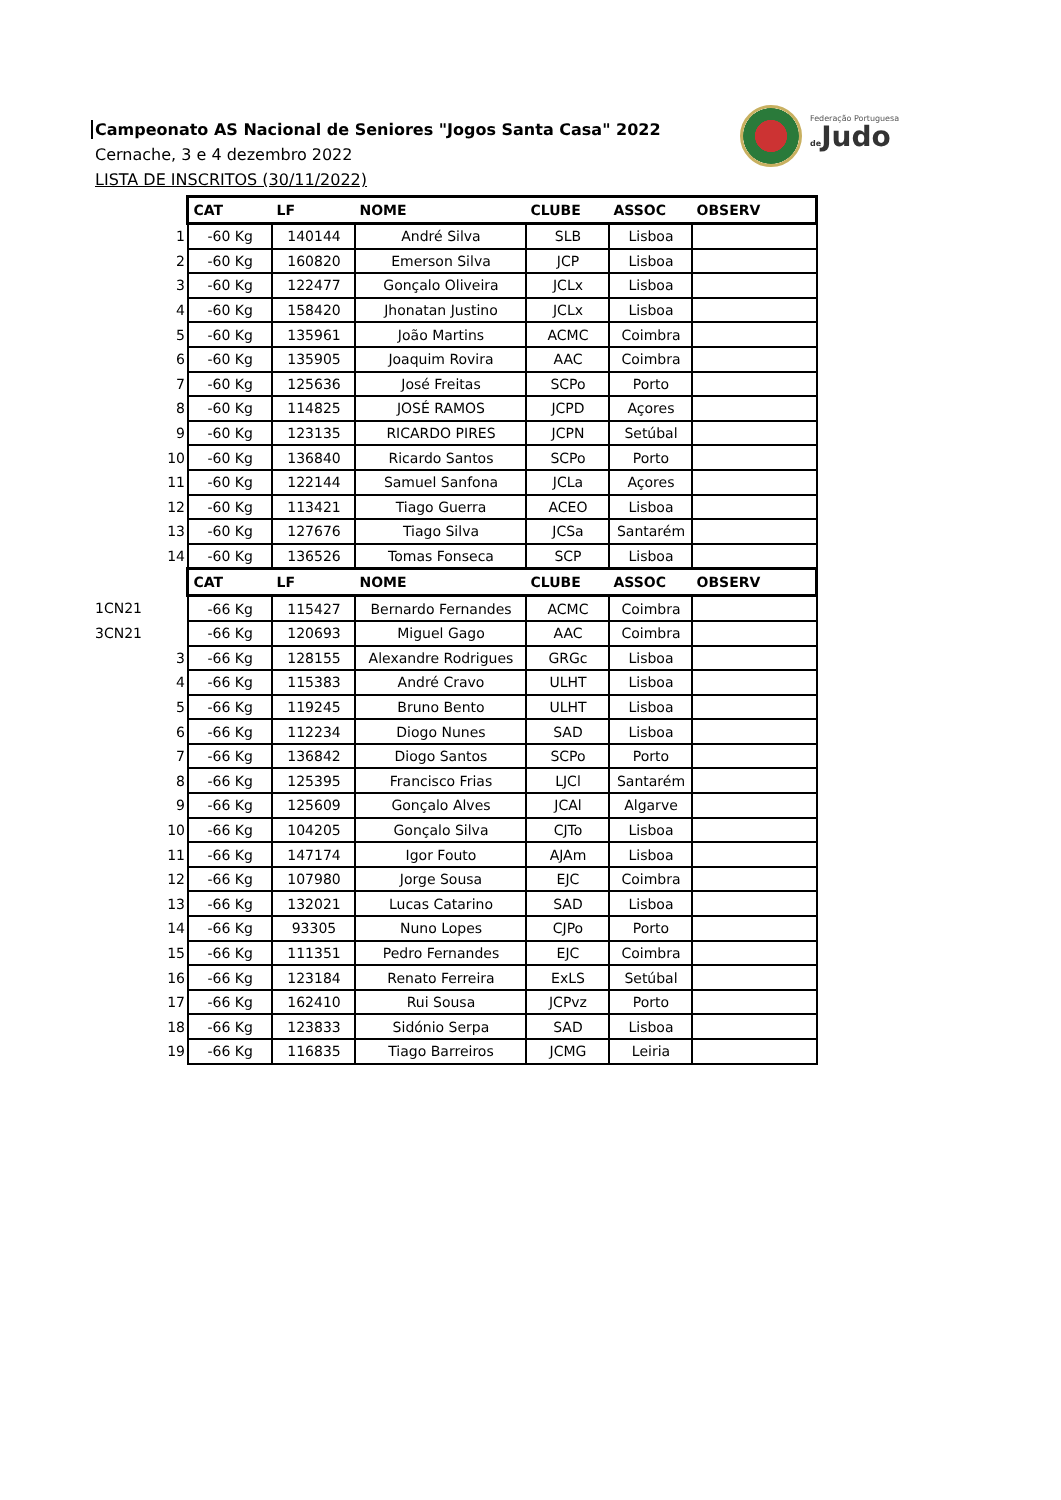Campeonato AS Nacional de Seniores "Jogos Santa Casa" 2022
Cernache, 3 e 4 dezembro 2022
LISTA DE INSCRITOS (30/11/2022)
Federação Portuguesa
de Judo
| | CAT | LF | NOME | CLUBE | ASSOC | OBSERV |
| 1 | -60 Kg | 140144 | André Silva | SLB | Lisboa | |
| 2 | -60 Kg | 160820 | Emerson Silva | JCP | Lisboa | |
| 3 | -60 Kg | 122477 | Gonçalo Oliveira | JCLx | Lisboa | |
| 4 | -60 Kg | 158420 | Jhonatan Justino | JCLx | Lisboa | |
| 5 | -60 Kg | 135961 | João Martins | ACMC | Coimbra | |
| 6 | -60 Kg | 135905 | Joaquim Rovira | AAC | Coimbra | |
| 7 | -60 Kg | 125636 | José Freitas | SCPo | Porto | |
| 8 | -60 Kg | 114825 | JOSÉ RAMOS | JCPD | Açores | |
| 9 | -60 Kg | 123135 | RICARDO PIRES | JCPN | Setúbal | |
| 10 | -60 Kg | 136840 | Ricardo Santos | SCPo | Porto | |
| 11 | -60 Kg | 122144 | Samuel Sanfona | JCLa | Açores | |
| 12 | -60 Kg | 113421 | Tiago Guerra | ACEO | Lisboa | |
| 13 | -60 Kg | 127676 | Tiago Silva | JCSa | Santarém | |
| 14 | -60 Kg | 136526 | Tomas Fonseca | SCP | Lisboa | |
| | CAT | LF | NOME | CLUBE | ASSOC | OBSERV |
| 1CN21 | -66 Kg | 115427 | Bernardo Fernandes | ACMC | Coimbra | |
| 3CN21 | -66 Kg | 120693 | Miguel Gago | AAC | Coimbra | |
| 3 | -66 Kg | 128155 | Alexandre Rodrigues | GRGc | Lisboa | |
| 4 | -66 Kg | 115383 | André Cravo | ULHT | Lisboa | |
| 5 | -66 Kg | 119245 | Bruno Bento | ULHT | Lisboa | |
| 6 | -66 Kg | 112234 | Diogo Nunes | SAD | Lisboa | |
| 7 | -66 Kg | 136842 | Diogo Santos | SCPo | Porto | |
| 8 | -66 Kg | 125395 | Francisco Frias | LJCl | Santarém | |
| 9 | -66 Kg | 125609 | Gonçalo Alves | JCAl | Algarve | |
| 10 | -66 Kg | 104205 | Gonçalo Silva | CJTo | Lisboa | |
| 11 | -66 Kg | 147174 | Igor Fouto | AJAm | Lisboa | |
| 12 | -66 Kg | 107980 | Jorge Sousa | EJC | Coimbra | |
| 13 | -66 Kg | 132021 | Lucas Catarino | SAD | Lisboa | |
| 14 | -66 Kg | 93305 | Nuno Lopes | CJPo | Porto | |
| 15 | -66 Kg | 111351 | Pedro Fernandes | EJC | Coimbra | |
| 16 | -66 Kg | 123184 | Renato Ferreira | ExLS | Setúbal | |
| 17 | -66 Kg | 162410 | Rui Sousa | JCPvz | Porto | |
| 18 | -66 Kg | 123833 | Sidónio Serpa | SAD | Lisboa | |
| 19 | -66 Kg | 116835 | Tiago Barreiros | JCMG | Leiria | |